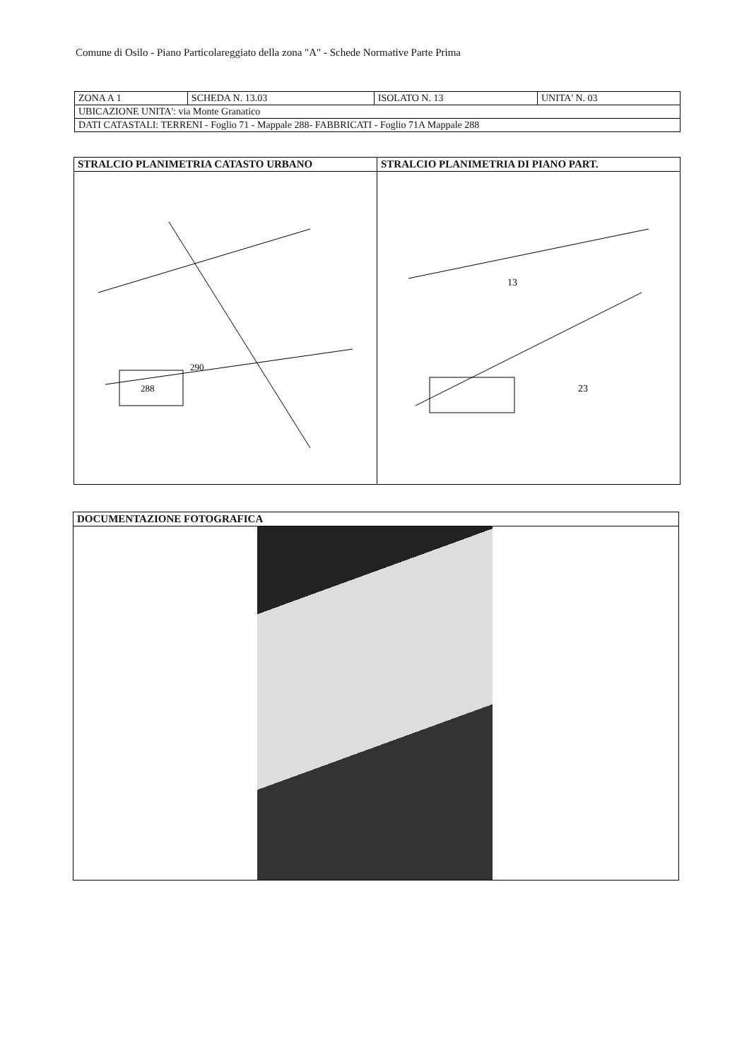Comune di Osilo - Piano Particolareggiato della zona "A" - Schede Normative Parte Prima
| ZONA A 1 | SCHEDA N. 13.03 | ISOLATO N. 13 | UNITA' N. 03 |
| UBICAZIONE UNITA': via Monte Granatico | | | |
| DATI CATASTALI: TERRENI - Foglio 71 - Mappale 288- FABBRICATI - Foglio 71A Mappale 288 | | | |
| STRALCIO PLANIMETRIA CATASTO URBANO | STRALCIO PLANIMETRIA DI PIANO PART. |
| --- | --- |
| 288 290 | 13 23 |
| DOCUMENTAZIONE FOTOGRAFICA |
| --- |